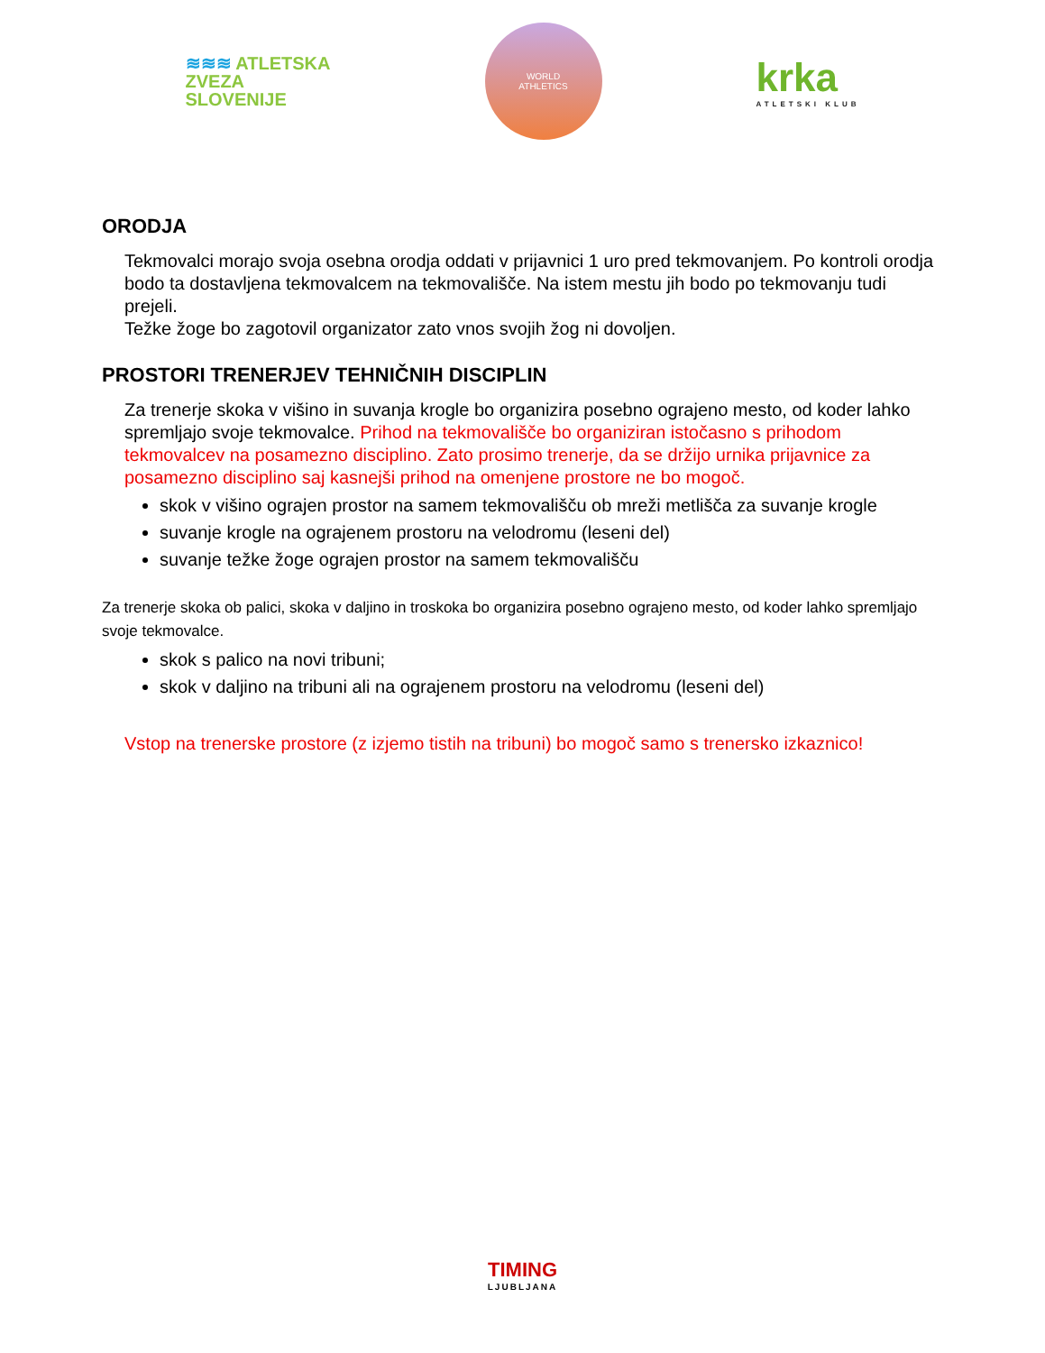≋≋≋ ATLETSKA
ZVEZA
SLOVENIJE
WORLD
ATHLETICS
krka
ATLETSKI KLUB
ORODJA
Tekmovalci morajo svoja osebna orodja oddati v prijavnici 1 uro pred tekmovanjem. Po kontroli orodja bodo ta dostavljena tekmovalcem na tekmovališče. Na istem mestu jih bodo po tekmovanju tudi prejeli.
Težke žoge bo zagotovil organizator zato vnos svojih žog ni dovoljen.
PROSTORI TRENERJEV TEHNIČNIH DISCIPLIN
Za trenerje skoka v višino in suvanja krogle bo organizira posebno ograjeno mesto, od koder lahko spremljajo svoje tekmovalce. Prihod na tekmovališče bo organiziran istočasno s prihodom tekmovalcev na posamezno disciplino. Zato prosimo trenerje, da se držijo urnika prijavnice za posamezno disciplino saj kasnejši prihod na omenjene prostore ne bo mogoč.
skok v višino ograjen prostor na samem tekmovališču ob mreži metlišča za suvanje krogle
suvanje krogle na ograjenem prostoru na velodromu (leseni del)
suvanje težke žoge ograjen prostor na samem tekmovališču
Za trenerje skoka ob palici, skoka v daljino in troskoka bo organizira posebno ograjeno mesto, od koder lahko spremljajo svoje tekmovalce.
skok s palico na novi tribuni;
skok v daljino na tribuni ali na ograjenem prostoru na velodromu (leseni del)
Vstop na trenerske prostore (z izjemo tistih na tribuni) bo mogoč samo s trenersko izkaznico!
TIMING
LJUBLJANA